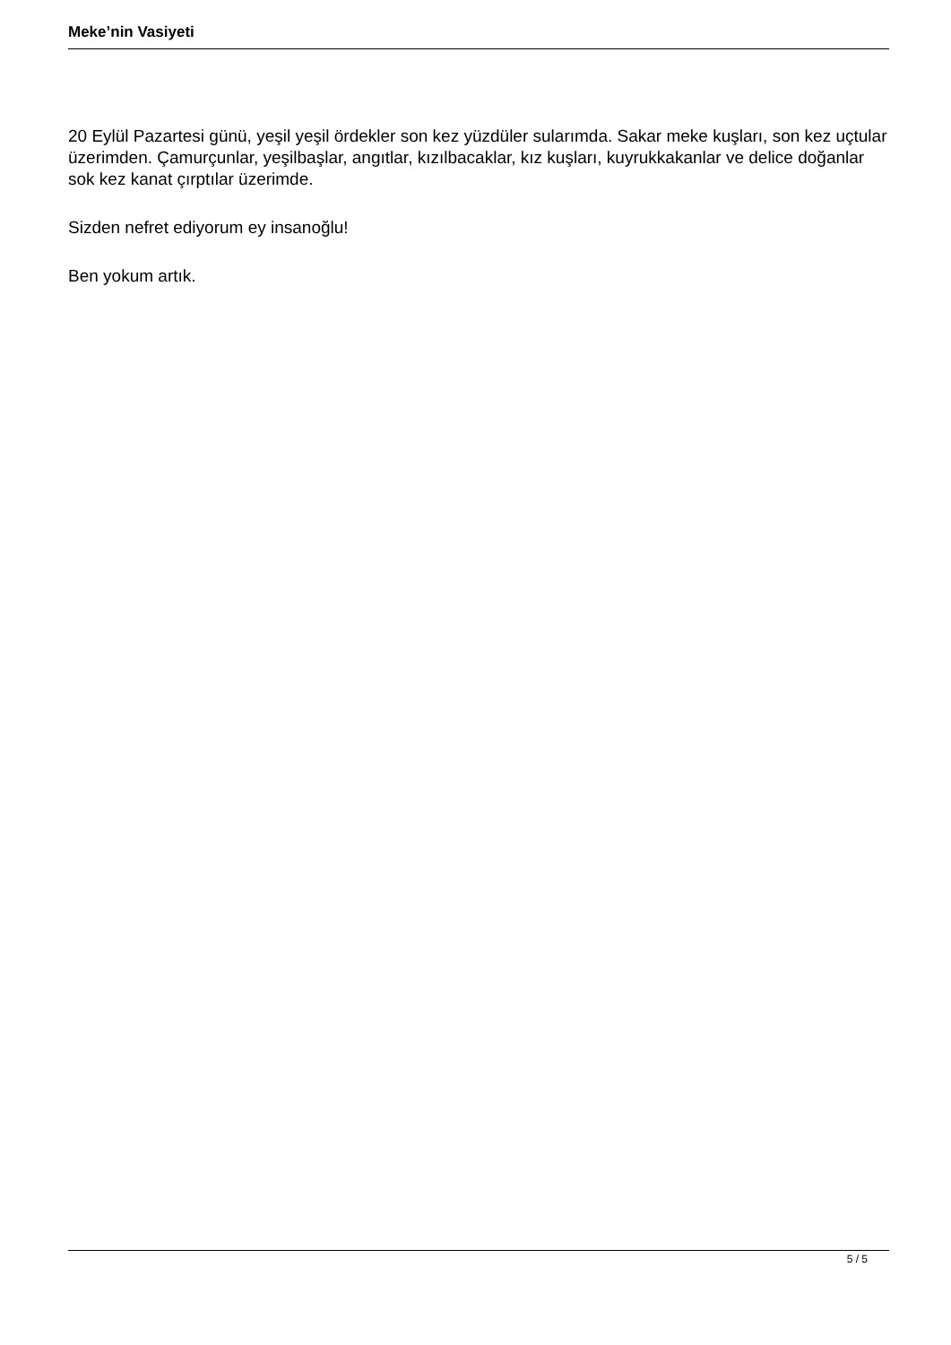Meke’nin Vasiyeti
20 Eylül Pazartesi günü, yeşil yeşil ördekler son kez yüzdüler sularımda. Sakar meke kuşları, son kez uçtular üzerimden. Çamurçunlar, yeşilbaşlar, angıtlar, kızılbacaklar, kız kuşları, kuyrukkakanlar ve delice doğanlar sok kez kanat çırptılar üzerimde.
Sizden nefret ediyorum ey insanoğlu!
Ben yokum artık.
5 / 5